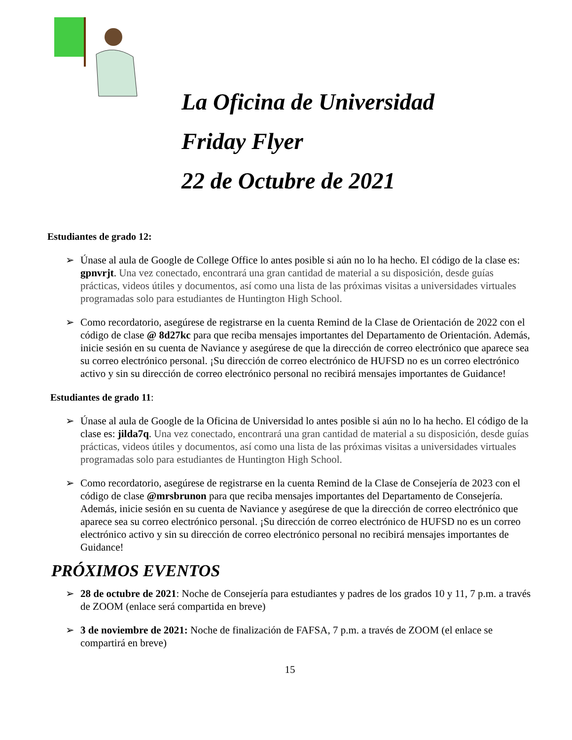La Oficina de Universidad
Friday Flyer
22 de Octubre de 2021
Estudiantes de grado 12:
➢ Únase al aula de Google de College Office lo antes posible si aún no lo ha hecho. El código de la clase es: gpnvrjt. Una vez conectado, encontrará una gran cantidad de material a su disposición, desde guías prácticas, videos útiles y documentos, así como una lista de las próximas visitas a universidades virtuales programadas solo para estudiantes de Huntington High School.
➢ Como recordatorio, asegúrese de registrarse en la cuenta Remind de la Clase de Orientación de 2022 con el código de clase @ 8d27kc para que reciba mensajes importantes del Departamento de Orientación. Además, inicie sesión en su cuenta de Naviance y asegúrese de que la dirección de correo electrónico que aparece sea su correo electrónico personal. ¡Su dirección de correo electrónico de HUFSD no es un correo electrónico activo y sin su dirección de correo electrónico personal no recibirá mensajes importantes de Guidance!
Estudiantes de grado 11:
➢ Únase al aula de Google de la Oficina de Universidad lo antes posible si aún no lo ha hecho. El código de la clase es: jilda7q. Una vez conectado, encontrará una gran cantidad de material a su disposición, desde guías prácticas, videos útiles y documentos, así como una lista de las próximas visitas a universidades virtuales programadas solo para estudiantes de Huntington High School.
➢ Como recordatorio, asegúrese de registrarse en la cuenta Remind de la Clase de Consejería de 2023 con el código de clase @mrsbrunon para que reciba mensajes importantes del Departamento de Consejería. Además, inicie sesión en su cuenta de Naviance y asegúrese de que la dirección de correo electrónico que aparece sea su correo electrónico personal. ¡Su dirección de correo electrónico de HUFSD no es un correo electrónico activo y sin su dirección de correo electrónico personal no recibirá mensajes importantes de Guidance!
PRÓXIMOS EVENTOS
➢ 28 de octubre de 2021: Noche de Consejería para estudiantes y padres de los grados 10 y 11, 7 p.m. a través de ZOOM (enlace será compartida en breve)
➢ 3 de noviembre de 2021: Noche de finalización de FAFSA, 7 p.m. a través de ZOOM (el enlace se compartirá en breve)
15